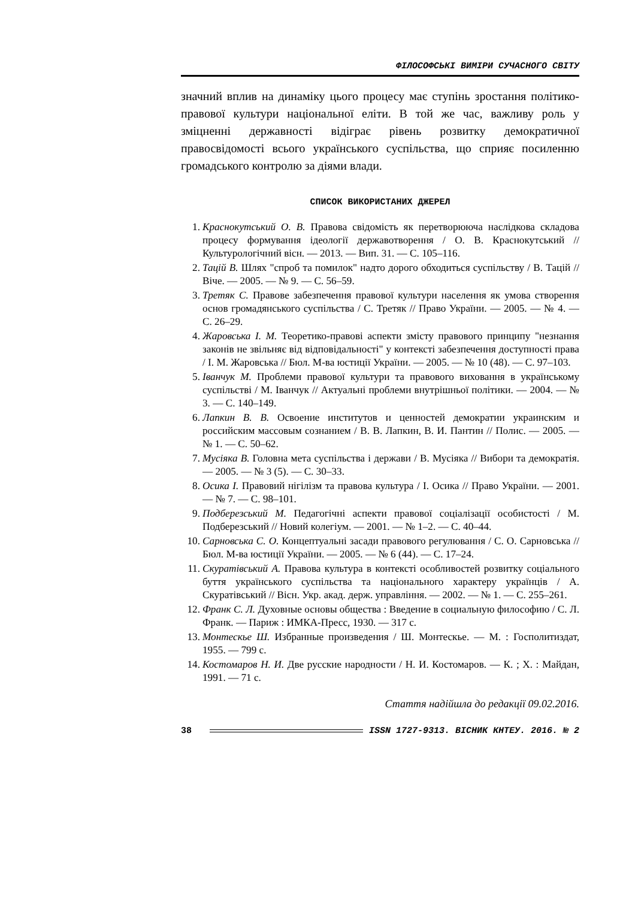ФІЛОСОФСЬКІ ВИМІРИ СУЧАСНОГО СВІТУ
значний вплив на динаміку цього процесу має ступінь зростання політико-правової культури національної еліти. В той же час, важливу роль у зміцненні державності відіграє рівень розвитку демократичної правосвідомості всього українського суспільства, що сприяє посиленню громадського контролю за діями влади.
СПИСОК ВИКОРИСТАНИХ ДЖЕРЕЛ
1. Краснокутський О. В. Правова свідомість як перетворююча наслідкова складова процесу формування ідеології державотворення / О. В. Краснокутський // Культурологічний вісн. — 2013. — Вип. 31. — С. 105–116.
2. Тацій В. Шлях "спроб та помилок" надто дорого обходиться суспільству / В. Тацій // Віче. — 2005. — № 9. — С. 56–59.
3. Третяк С. Правове забезпечення правової культури населення як умова створення основ громадянського суспільства / С. Третяк // Право України. — 2005. — № 4. — С. 26–29.
4. Жаровська І. М. Теоретико-правові аспекти змісту правового принципу "незнання законів не звільняє від відповідальності" у контексті забезпечення доступності права / І. М. Жаровська // Бюл. М-ва юстиції України. — 2005. — № 10 (48). — С. 97–103.
5. Іванчук М. Проблеми правової культури та правового виховання в українському суспільстві / М. Іванчук // Актуальні проблеми внутрішньої політики. — 2004. — № 3. — С. 140–149.
6. Лапкин В. В. Освоение институтов и ценностей демократии украинским и российским массовым сознанием / В. В. Лапкин, В. И. Пантин // Полис. — 2005. — № 1. — С. 50–62.
7. Мусіяка В. Головна мета суспільства і держави / В. Мусіяка // Вибори та демократія. — 2005. — № 3 (5). — С. 30–33.
8. Осика І. Правовий нігілізм та правова культура / І. Осика // Право України. — 2001. — № 7. — С. 98–101.
9. Подберезський М. Педагогічні аспекти правової соціалізації особистості / М. Подберезський // Новий колегіум. — 2001. — № 1–2. — С. 40–44.
10. Сарновська С. О. Концептуальні засади правового регулювання / С. О. Сарновська // Бюл. М-ва юстиції України. — 2005. — № 6 (44). — С. 17–24.
11. Скуратівський А. Правова культура в контексті особливостей розвитку соціального буття українського суспільства та національного характеру українців / А. Скуратівський // Вісн. Укр. акад. держ. управління. — 2002. — № 1. — С. 255–261.
12. Франк С. Л. Духовные основы общества : Введение в социальную философию / С. Л. Франк. — Париж : ИМКА-Пресс, 1930. — 317 с.
13. Монтескье Ш. Избранные произведения / Ш. Монтескье. — М. : Госполитиздат, 1955. — 799 с.
14. Костомаров Н. И. Две русские народности / Н. И. Костомаров. — К. ; Х. : Майдан, 1991. — 71 с.
Стаття надійшла до редакції 09.02.2016.
38 ISSN 1727-9313. ВІСНИК КНТЕУ. 2016. № 2